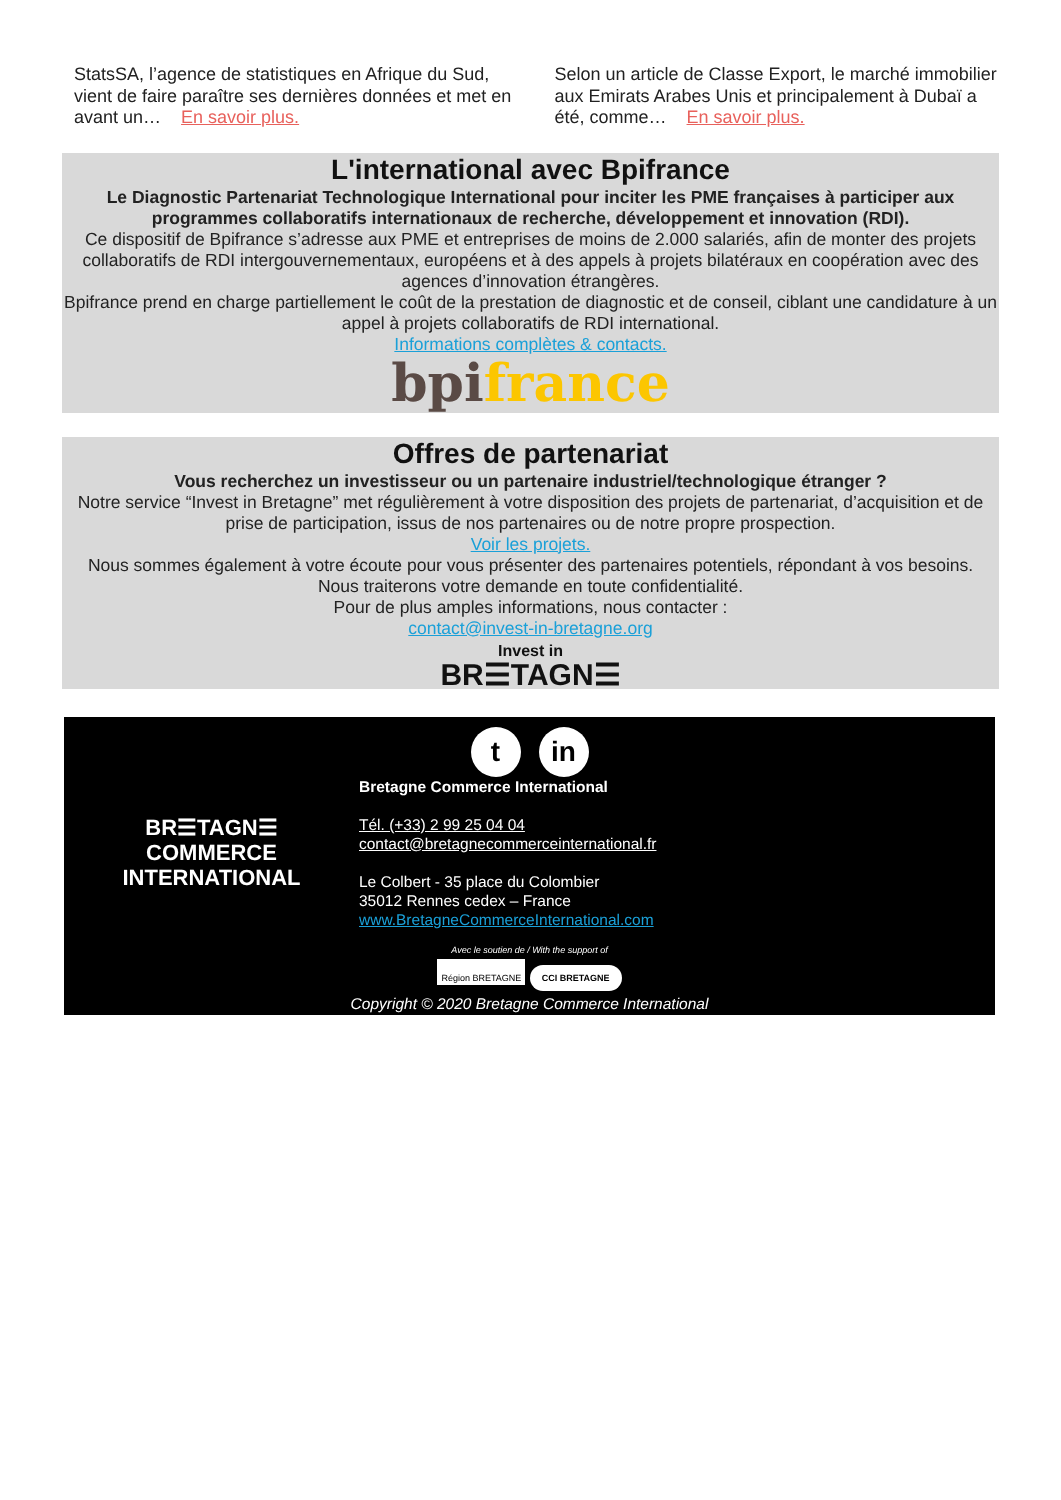StatsSA, l’agence de statistiques en Afrique du Sud, vient de faire paraître ses dernières données et met en avant un… En savoir plus.
Selon un article de Classe Export, le marché immobilier aux Emirats Arabes Unis et principalement à Dubaï a été, comme… En savoir plus.
L'international avec Bpifrance
Le Diagnostic Partenariat Technologique International pour inciter les PME françaises à participer aux programmes collaboratifs internationaux de recherche, développement et innovation (RDI).
Ce dispositif de Bpifrance s’adresse aux PME et entreprises de moins de 2.000 salariés, afin de monter des projets collaboratifs de RDI intergouvernementaux, européens et à des appels à projets bilatéraux en coopération avec des agences d’innovation étrangères.
Bpifrance prend en charge partiellement le coût de la prestation de diagnostic et de conseil, ciblant une candidature à un appel à projets collaboratifs de RDI international.
Informations complètes & contacts.
bpi france
Offres de partenariat
Vous recherchez un investisseur ou un partenaire industriel/technologique étranger ?
Notre service “Invest in Bretagne” met régulièrement à votre disposition des projets de partenariat, d’acquisition et de prise de participation, issus de nos partenaires ou de notre propre prospection.
Voir les projets.
Nous sommes également à votre écoute pour vous présenter des partenaires potentiels, répondant à vos besoins.
Nous traiterons votre demande en toute confidentialité.
Pour de plus amples informations, nous contacter :
contact@invest-in-bretagne.org
Invest in
BR☰TAGN☰
tin
BR☰TAGN☰
COMMERCE
INTERNATIONAL
Bretagne Commerce International
Tél. (+33) 2 99 25 04 04
contact@bretagnecommerceinternational.fr
Le Colbert - 35 place du Colombier
35012 Rennes cedex – France
www.BretagneCommerceInternational.com
Avec le soutien de / With the support of
Région BRETAGNE CCI BRETAGNE
Copyright © 2020 Bretagne Commerce International